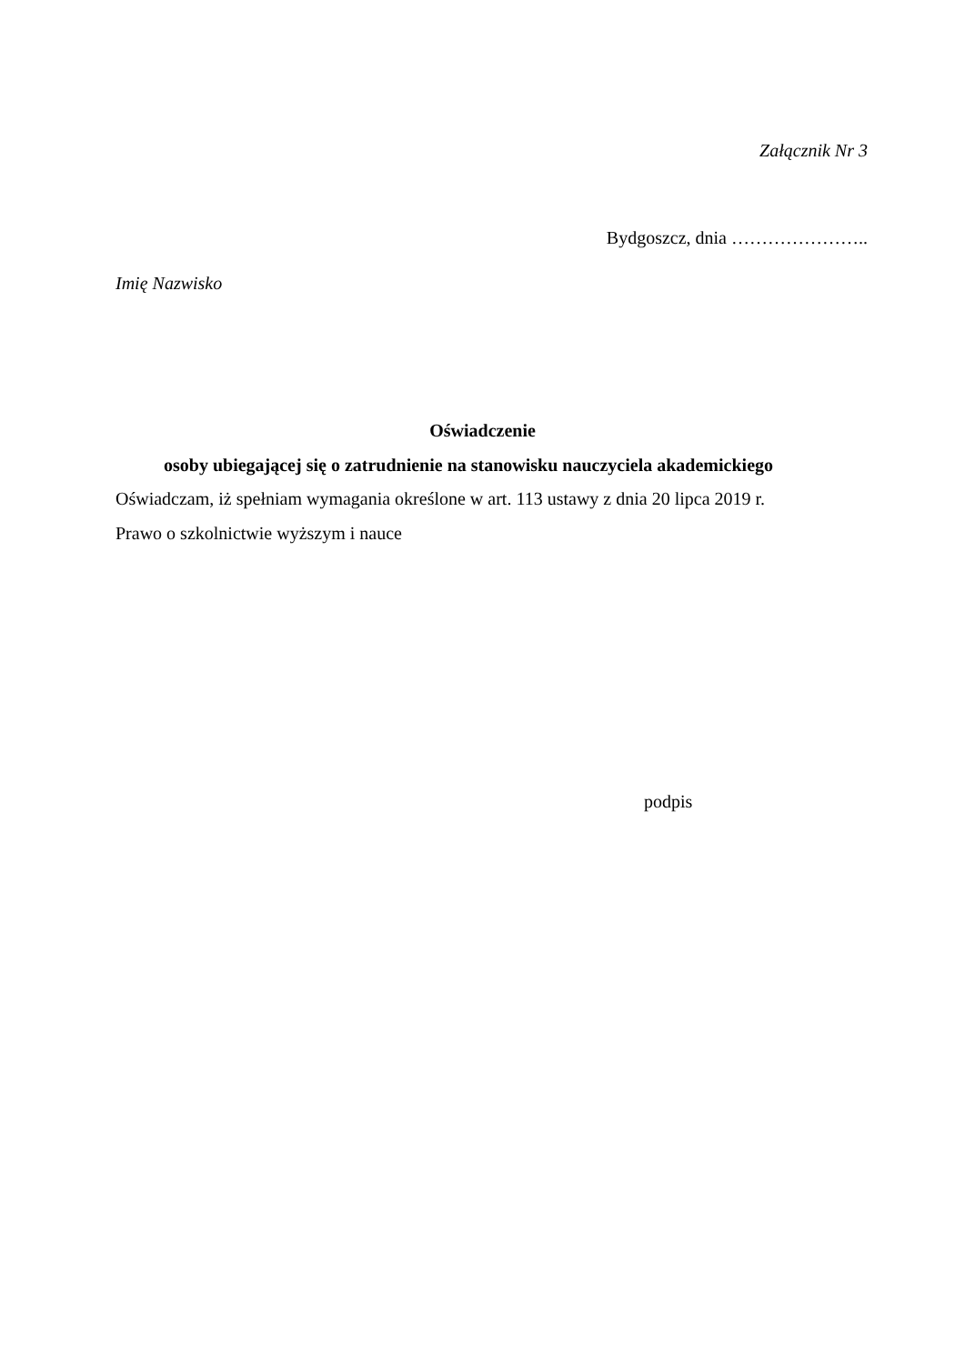Załącznik Nr 3
Bydgoszcz, dnia …………………..
Imię Nazwisko
Oświadczenie
osoby ubiegającej się o zatrudnienie na stanowisku nauczyciela akademickiego
Oświadczam, iż spełniam wymagania określone w art. 113 ustawy z dnia 20 lipca 2019 r.
Prawo o szkolnictwie wyższym i nauce
podpis